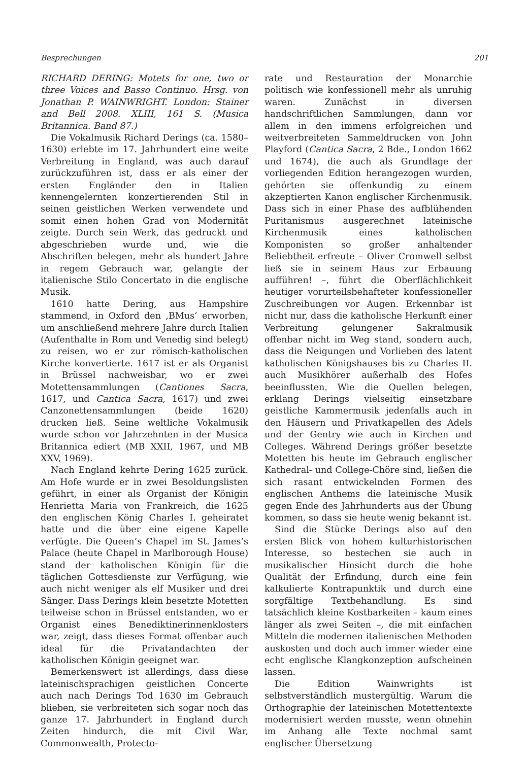Besprechungen 201
RICHARD DERING: Motets for one, two or three Voices and Basso Continuo. Hrsg. von Jonathan P. WAINWRIGHT. London: Stainer and Bell 2008. XLIII, 161 S. (Musica Britannica. Band 87.)
Die Vokalmusik Richard Derings (ca. 1580–1630) erlebte im 17. Jahrhundert eine weite Verbreitung in England, was auch darauf zurückzuführen ist, dass er als einer der ersten Engländer den in Italien kennengelernten konzertierenden Stil in seinen geistlichen Werken verwendete und somit einen hohen Grad von Modernität zeigte. Durch sein Werk, das gedruckt und abgeschrieben wurde und, wie die Abschriften belegen, mehr als hundert Jahre in regem Gebrauch war, gelangte der italienische Stilo Concertato in die englische Musik.
1610 hatte Dering, aus Hampshire stammend, in Oxford den ‚BMus‘ erworben, um anschließend mehrere Jahre durch Italien (Aufenthalte in Rom und Venedig sind belegt) zu reisen, wo er zur römisch-katholischen Kirche konvertierte. 1617 ist er als Organist in Brüssel nachweisbar, wo er zwei Motettensammlungen (Cantiones Sacra, 1617, und Cantica Sacra, 1617) und zwei Canzonettensammlungen (beide 1620) drucken ließ. Seine weltliche Vokalmusik wurde schon vor Jahrzehnten in der Musica Britannica ediert (MB XXII, 1967, und MB XXV, 1969).
Nach England kehrte Dering 1625 zurück. Am Hofe wurde er in zwei Besoldungslisten geführt, in einer als Organist der Königin Henrietta Maria von Frankreich, die 1625 den englischen König Charles I. geheiratet hatte und die über eine eigene Kapelle verfügte. Die Queen’s Chapel im St. James’s Palace (heute Chapel in Marlborough House) stand der katholischen Königin für die täglichen Gottesdienste zur Verfügung, wie auch nicht weniger als elf Musiker und drei Sänger. Dass Derings klein besetzte Motetten teilweise schon in Brüssel entstanden, wo er Organist eines Benediktinerinnenklosters war, zeigt, dass dieses Format offenbar auch ideal für die Privatandachten der katholischen Königin geeignet war.
Bemerkenswert ist allerdings, dass diese lateinischsprachigen geistlichen Concerte auch nach Derings Tod 1630 im Gebrauch blieben, sie verbreiteten sich sogar noch das ganze 17. Jahrhundert in England durch Zeiten hindurch, die mit Civil War, Commonwealth, Protecto-
rate und Restauration der Monarchie politisch wie konfessionell mehr als unruhig waren. Zunächst in diversen handschriftlichen Sammlungen, dann vor allem in den immens erfolgreichen und weitverbreiteten Sammeldrucken von John Playford (Cantica Sacra, 2 Bde., London 1662 und 1674), die auch als Grundlage der vorliegenden Edition herangezogen wurden, gehörten sie offenkundig zu einem akzeptierten Kanon englischer Kirchenmusik. Dass sich in einer Phase des aufblühenden Puritanismus ausgerechnet lateinische Kirchenmusik eines katholischen Komponisten so großer anhaltender Beliebtheit erfreute – Oliver Cromwell selbst ließ sie in seinem Haus zur Erbauung aufführen! –, führt die Oberflächlichkeit heutiger vorurteilsbehafteter konfessioneller Zuschreibungen vor Augen. Erkennbar ist nicht nur, dass die katholische Herkunft einer Verbreitung gelungener Sakralmusik offenbar nicht im Weg stand, sondern auch, dass die Neigungen und Vorlieben des latent katholischen Königshauses bis zu Charles II. auch Musikhörer außerhalb des Hofes beeinflussten. Wie die Quellen belegen, erklang Derings vielseitig einsetzbare geistliche Kammermusik jedenfalls auch in den Häusern und Privatkapellen des Adels und der Gentry wie auch in Kirchen und Colleges. Während Derings größer besetzte Motetten bis heute im Gebrauch englischer Kathedral- und College-Chöre sind, ließen die sich rasant entwickelnden Formen des englischen Anthems die lateinische Musik gegen Ende des Jahrhunderts aus der Übung kommen, so dass sie heute wenig bekannt ist.
Sind die Stücke Derings also auf den ersten Blick von hohem kulturhistorischen Interesse, so bestechen sie auch in musikalischer Hinsicht durch die hohe Qualität der Erfindung, durch eine fein kalkulierte Kontrapunktik und durch eine sorgfältige Textbehandlung. Es sind tatsächlich kleine Kostbarkeiten – kaum eines länger als zwei Seiten –, die mit einfachen Mitteln die modernen italienischen Methoden auskosten und doch auch immer wieder eine echt englische Klangkonzeption aufscheinen lassen.
Die Edition Wainwrights ist selbstverständlich mustergültig. Warum die Orthographie der lateinischen Motettentexte modernisiert werden musste, wenn ohnehin im Anhang alle Texte nochmal samt englischer Übersetzung